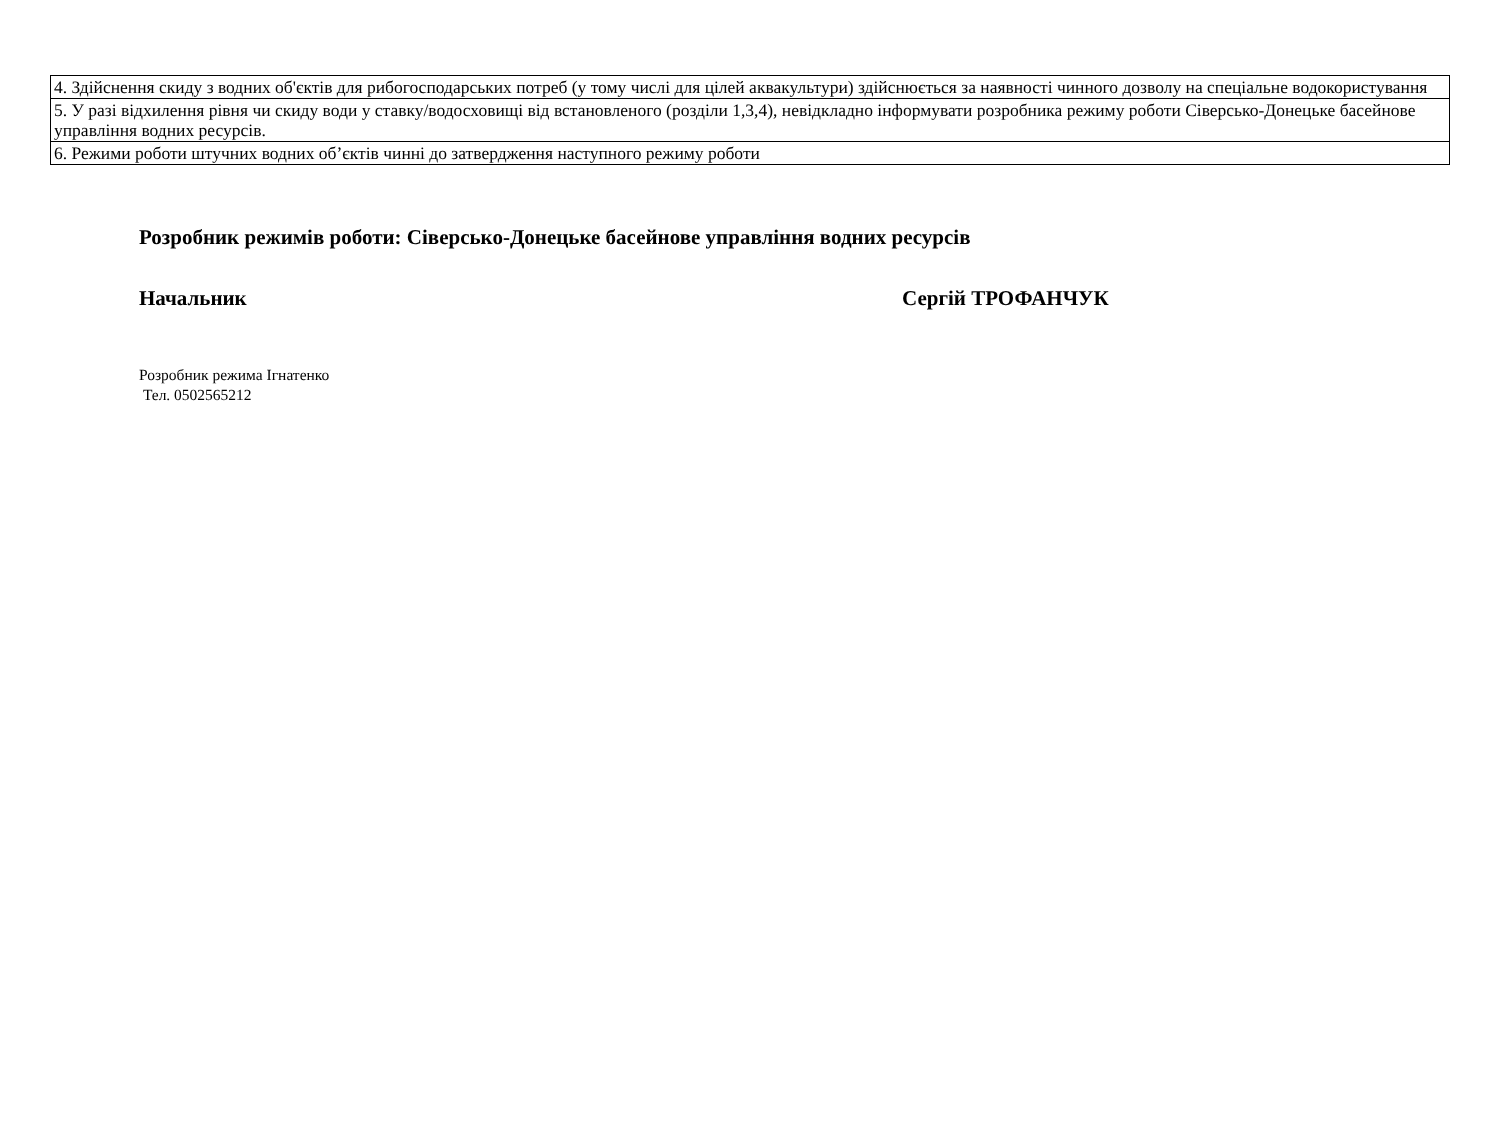| 4. Здійснення скиду з водних об'єктів для рибогосподарських потреб (у тому числі для цілей аквакультури) здійснюється за наявності чинного дозволу на спеціальне водокористування |
| 5. У разі відхилення рівня чи скиду води у ставку/водосховищі від встановленого (розділи 1,3,4), невідкладно інформувати розробника режиму роботи Сіверсько-Донецьке басейнове управління водних ресурсів. |
| 6. Режими роботи штучних водних об’єктів чинні до затвердження наступного режиму роботи |
Розробник режимів роботи: Сіверсько-Донецьке басейнове управління водних ресурсів
Начальник Сергій ТРОФАНЧУК
Розробник режима Ігнатенко
Тел. 0502565212